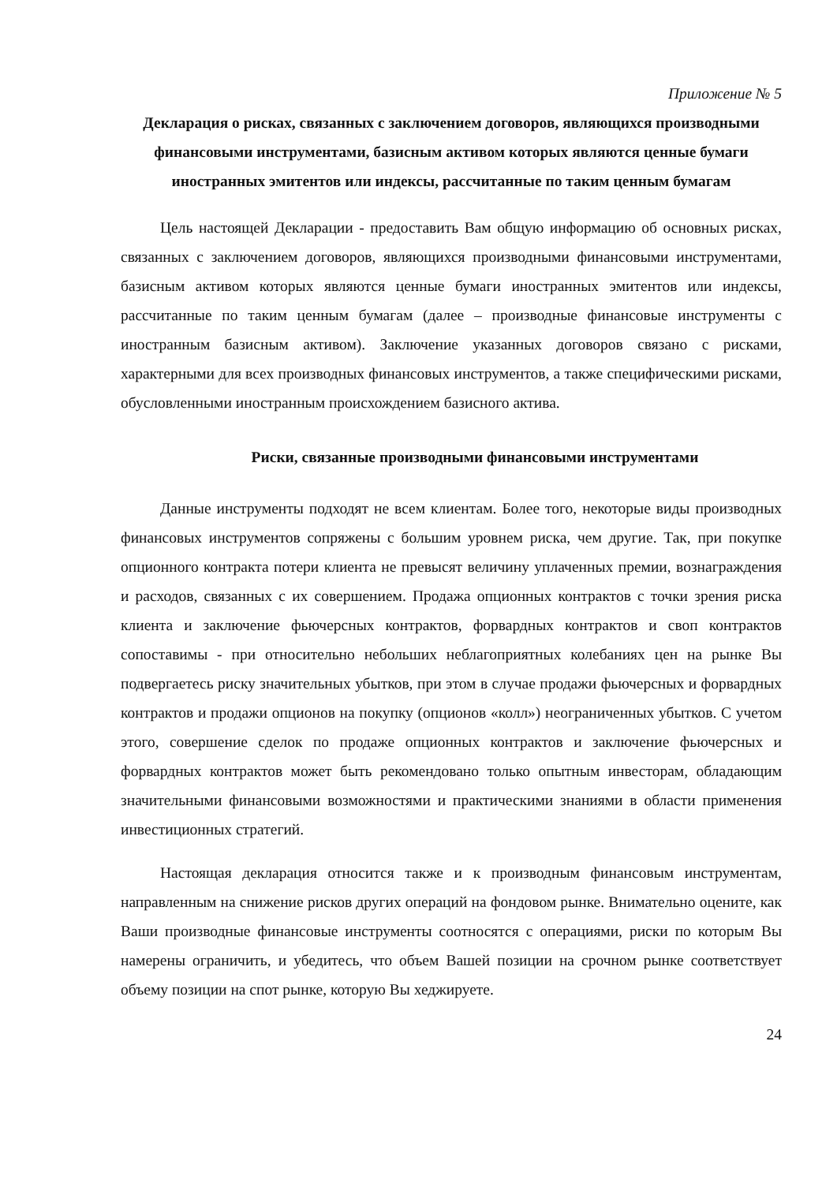Приложение № 5
Декларация о рисках, связанных с заключением договоров, являющихся производными финансовыми инструментами, базисным активом которых являются ценные бумаги иностранных эмитентов или индексы, рассчитанные по таким ценным бумагам
Цель настоящей Декларации - предоставить Вам общую информацию об основных рисках, связанных с заключением договоров, являющихся производными финансовыми инструментами, базисным активом которых являются ценные бумаги иностранных эмитентов или индексы, рассчитанные по таким ценным бумагам (далее – производные финансовые инструменты с иностранным базисным активом). Заключение указанных договоров связано с рисками, характерными для всех производных финансовых инструментов, а также специфическими рисками, обусловленными иностранным происхождением базисного актива.
Риски, связанные производными финансовыми инструментами
Данные инструменты подходят не всем клиентам. Более того, некоторые виды производных финансовых инструментов сопряжены с большим уровнем риска, чем другие. Так, при покупке опционного контракта потери клиента не превысят величину уплаченных премии, вознаграждения и расходов, связанных с их совершением. Продажа опционных контрактов с точки зрения риска клиента и заключение фьючерсных контрактов, форвардных контрактов и своп контрактов сопоставимы - при относительно небольших неблагоприятных колебаниях цен на рынке Вы подвергаетесь риску значительных убытков, при этом в случае продажи фьючерсных и форвардных контрактов и продажи опционов на покупку (опционов «колл») неограниченных убытков. С учетом этого, совершение сделок по продаже опционных контрактов и заключение фьючерсных и форвардных контрактов может быть рекомендовано только опытным инвесторам, обладающим значительными финансовыми возможностями и практическими знаниями в области применения инвестиционных стратегий.
Настоящая декларация относится также и к производным финансовым инструментам, направленным на снижение рисков других операций на фондовом рынке. Внимательно оцените, как Ваши производные финансовые инструменты соотносятся с операциями, риски по которым Вы намерены ограничить, и убедитесь, что объем Вашей позиции на срочном рынке соответствует объему позиции на спот рынке, которую Вы хеджируете.
24